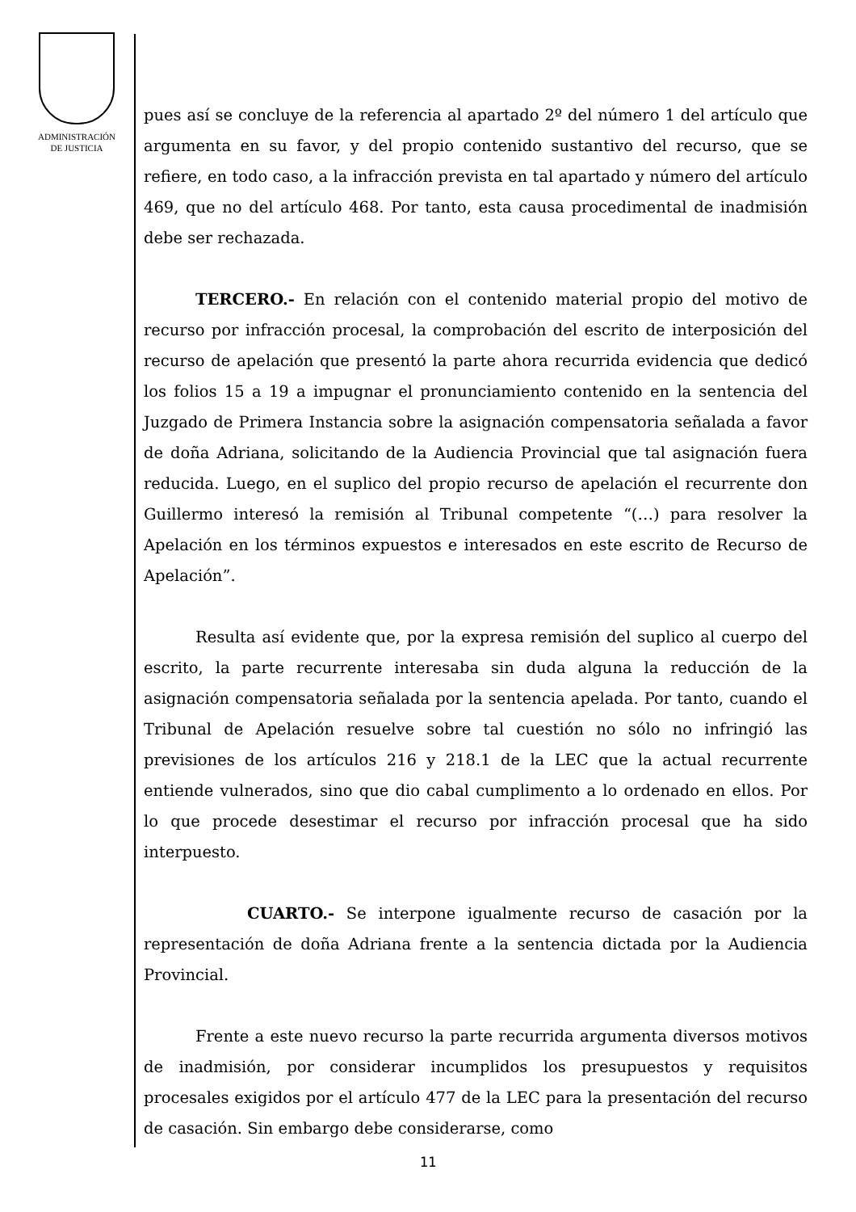ADMINISTRACIÓN
DE JUSTICIA
pues así se concluye de la referencia al apartado 2º del número 1 del artículo que argumenta en su favor, y del propio contenido sustantivo del recurso, que se refiere, en todo caso, a la infracción prevista en tal apartado y número del artículo 469, que no del artículo 468. Por tanto, esta causa procedimental de inadmisión debe ser rechazada.
TERCERO.- En relación con el contenido material propio del motivo de recurso por infracción procesal, la comprobación del escrito de interposición del recurso de apelación que presentó la parte ahora recurrida evidencia que dedicó los folios 15 a 19 a impugnar el pronunciamiento contenido en la sentencia del Juzgado de Primera Instancia sobre la asignación compensatoria señalada a favor de doña Adriana, solicitando de la Audiencia Provincial que tal asignación fuera reducida. Luego, en el suplico del propio recurso de apelación el recurrente don Guillermo interesó la remisión al Tribunal competente “(…) para resolver la Apelación en los términos expuestos e interesados en este escrito de Recurso de Apelación”.
Resulta así evidente que, por la expresa remisión del suplico al cuerpo del escrito, la parte recurrente interesaba sin duda alguna la reducción de la asignación compensatoria señalada por la sentencia apelada. Por tanto, cuando el Tribunal de Apelación resuelve sobre tal cuestión no sólo no infringió las previsiones de los artículos 216 y 218.1 de la LEC que la actual recurrente entiende vulnerados, sino que dio cabal cumplimento a lo ordenado en ellos. Por lo que procede desestimar el recurso por infracción procesal que ha sido interpuesto.
CUARTO.- Se interpone igualmente recurso de casación por la representación de doña Adriana frente a la sentencia dictada por la Audiencia Provincial.
Frente a este nuevo recurso la parte recurrida argumenta diversos motivos de inadmisión, por considerar incumplidos los presupuestos y requisitos procesales exigidos por el artículo 477 de la LEC para la presentación del recurso de casación. Sin embargo debe considerarse, como
11